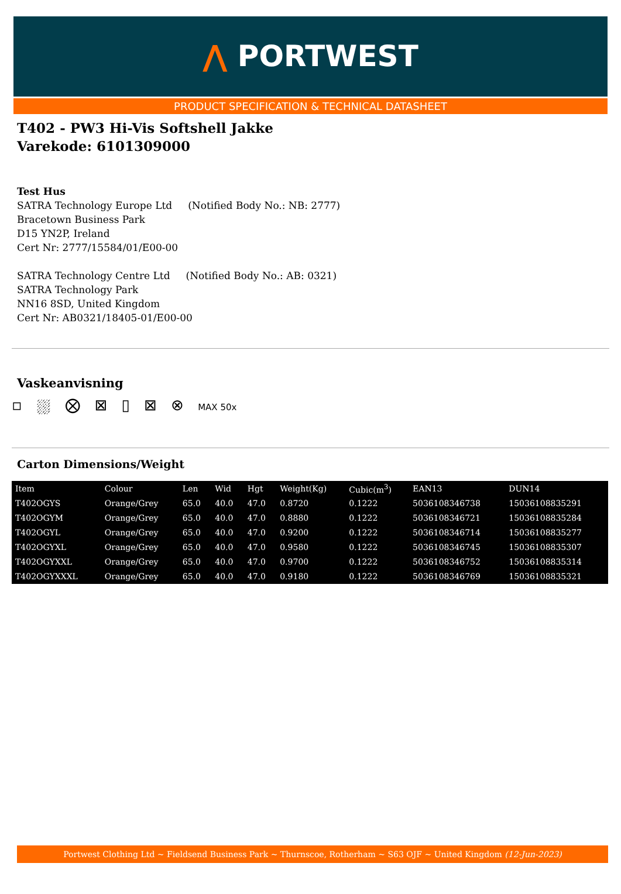⋀ PORTWEST
PRODUCT SPECIFICATION & TECHNICAL DATASHEET
T402 - PW3 Hi-Vis Softshell Jakke
Varekode: 6101309000
Test Hus
SATRA Technology Europe Ltd (Notified Body No.: NB: 2777)
Bracetown Business Park
D15 YN2P, Ireland
Cert Nr: 2777/15584/01/E00-00
SATRA Technology Centre Ltd (Notified Body No.: AB: 0321)
SATRA Technology Park
NN16 8SD, United Kingdom
Cert Nr: AB0321/18405-01/E00-00
Vaskeanvisning
▫ ⛆ ⨂ ⊠ ▯ ⊠ ⊗ MAX 50x
Carton Dimensions/Weight
| Item | Colour | Len | Wid | Hgt | Weight(Kg) | Cubic(m<sup>3</sup>) | EAN13 | DUN14 |
| --- | --- | --- | --- | --- | --- | --- | --- | --- |
| T402OGYS | Orange/Grey | 65.0 | 40.0 | 47.0 | 0.8720 | 0.1222 | 5036108346738 | 15036108835291 |
| T402OGYM | Orange/Grey | 65.0 | 40.0 | 47.0 | 0.8880 | 0.1222 | 5036108346721 | 15036108835284 |
| T402OGYL | Orange/Grey | 65.0 | 40.0 | 47.0 | 0.9200 | 0.1222 | 5036108346714 | 15036108835277 |
| T402OGYXL | Orange/Grey | 65.0 | 40.0 | 47.0 | 0.9580 | 0.1222 | 5036108346745 | 15036108835307 |
| T402OGYXXL | Orange/Grey | 65.0 | 40.0 | 47.0 | 0.9700 | 0.1222 | 5036108346752 | 15036108835314 |
| T402OGYXXXL | Orange/Grey | 65.0 | 40.0 | 47.0 | 0.9180 | 0.1222 | 5036108346769 | 15036108835321 |
Portwest Clothing Ltd ~ Fieldsend Business Park ~ Thurnscoe, Rotherham ~ S63 OJF ~ United Kingdom (12-Jun-2023)